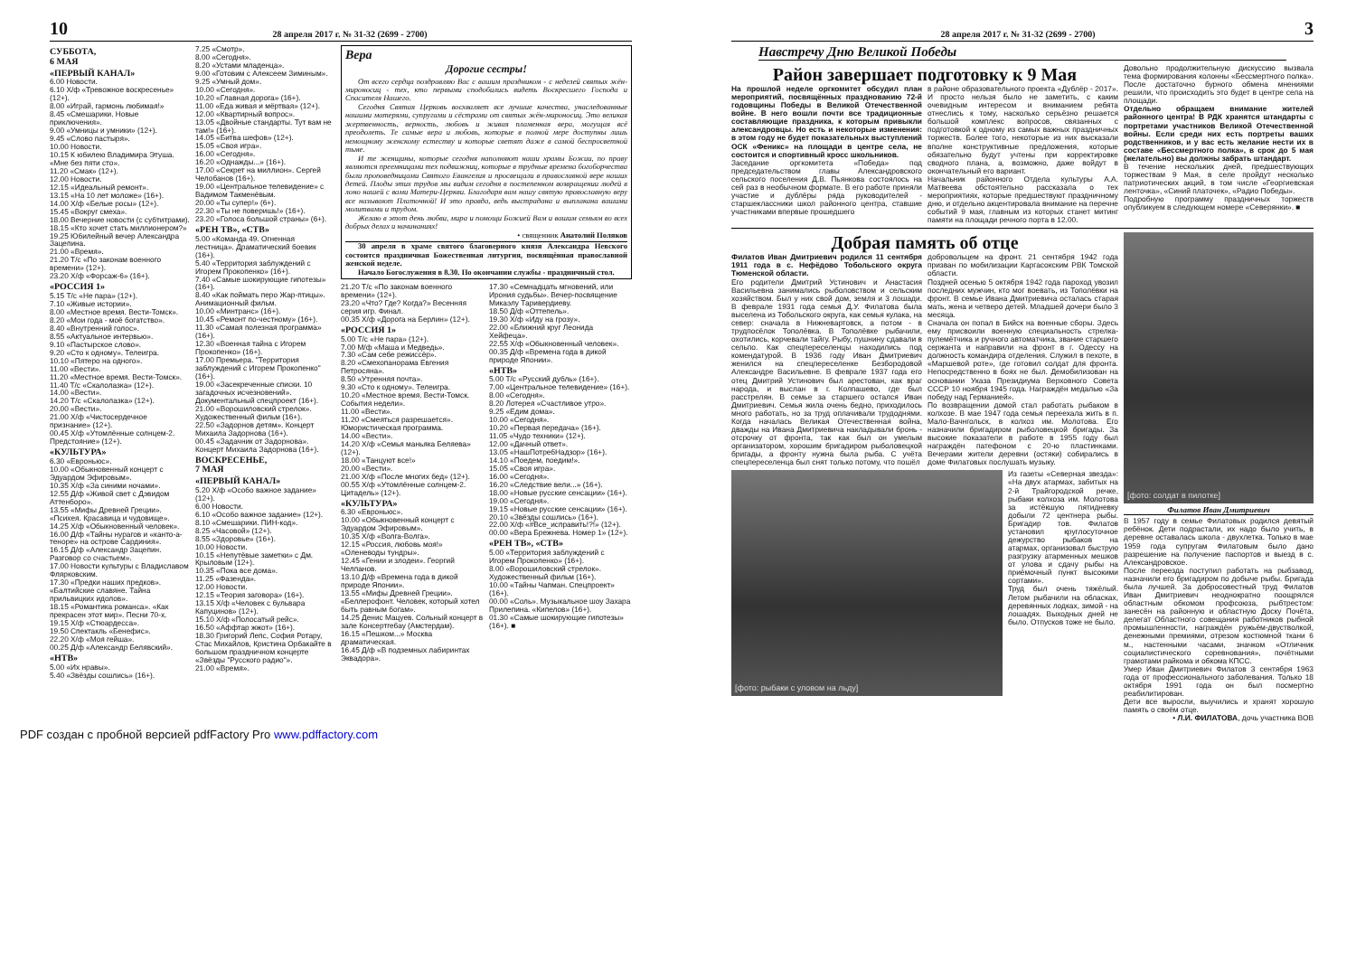10 28 апреля 2017 г. № 31-32 (2699 - 2700)
СУББОТА,
6 МАЯ
«ПЕРВЫЙ КАНАЛ»
6.00 Новости.
6.10 Х/ф «Тревожное воскресенье» (12+).
8.00 «Играй, гармонь любимая!»
8.45 «Смешарики. Новые приключения».
9.00 «Умницы и умники» (12+).
9.45 «Слово пастыря».
10.00 Новости.
10.15 К юбилею Владимира Этуша. «Мне без пяти сто».
11.20 «Смак» (12+).
12.00 Новости.
12.15 «Идеальный ремонт».
13.15 «На 10 лет моложе» (16+).
14.00 Х/ф «Белые росы» (12+).
15.45 «Вокруг смеха».
18.00 Вечерние новости (с субтитрами).
18.15 «Кто хочет стать миллионером?»
19.25 Юбилейный вечер Александра Зацепина.
21.00 «Время».
21.20 Т/с «По законам военного времени» (12+).
23.20 Х/ф «Форсаж-6» (16+).
«РОССИЯ 1»
5.15 Т/с «Не пара» (12+).
7.10 «Живые истории».
8.00 «Местное время. Вести-Томск».
8.20 «Мои года - моё богатство».
8.40 «Внутренний голос».
8.55 «Актуальное интервью».
9.10 «Пастырское слово».
9.20 «Сто к одному». Телеигра.
10.10 «Пятеро на одного».
11.00 «Вести».
11.20 «Местное время. Вести-Томск».
11.40 Т/с «Скалолазка» (12+).
14.00 «Вести».
14.20 Т/с «Скалолазка» (12+).
20.00 «Вести».
21.00 Х/ф «Чистосердечное признание» (12+).
00.45 Х/ф «Утомлённые солнцем-2. Предстояние» (12+).
«КУЛЬТУРА»
6.30 «Евроньюс».
10.00 «Обыкновенный концерт с Эдуардом Эфировым».
10.35 Х/ф «За синими ночами».
12.55 Д/ф «Живой свет с Дэвидом Аттенборо».
13.55 «Мифы Древней Греции». «Психея. Красавица и чудовище».
14.25 Х/ф «Обыкновенный человек».
16.00 Д/ф «Тайны нурагов и «канто-а-теноре» на острове Сардиния».
16.15 Д/ф «Александр Зацепин. Разговор со счастьем».
17.00 Новости культуры с Владиславом Флярковским.
17.30 «Предки наших предков». «Балтийские славяне. Тайна прильвицких идолов».
18.15 «Романтика романса». «Как прекрасен этот мир». Песни 70-х.
19.15 Х/ф «Стюардесса».
19.50 Спектакль «Бенефис».
22.20 Х/ф «Моя гейша».
00.25 Д/ф «Александр Белявский».
«НТВ»
5.00 «Их нравы».
5.40 «Звёзды сошлись» (16+).
7.25 «Смотр».
8.00 «Сегодня».
8.20 «Устами младенца».
9.00 «Готовим с Алексеем Зиминым».
9.25 «Умный дом».
10.00 «Сегодня».
10.20 «Главная дорога» (16+).
11.00 «Еда живая и мёртвая» (12+).
12.00 «Квартирный вопрос».
13.05 «Двойные стандарты. Тут вам не там!» (16+).
14.05 «Битва шефов» (12+).
15.05 «Своя игра».
16.00 «Сегодня».
16.20 «Однажды...» (16+).
17.00 «Секрет на миллион». Сергей Челобанов (16+).
19.00 «Центральное телевидение» с Вадимом Такменёвым.
20.00 «Ты супер!» (6+).
22.30 «Ты не поверишь!» (16+).
23.20 «Голоса большой страны» (6+).
«РЕН ТВ», «СТВ»
5.00 «Команда 49. Огненная лестница». Драматический боевик (16+).
5.40 «Территория заблуждений с Игорем Прокопенко» (16+).
7.40 «Самые шокирующие гипотезы» (16+).
8.40 «Как поймать перо Жар-птицы». Анимационный фильм.
10.00 «Минтранс» (16+).
10.45 «Ремонт по-честному» (16+).
11.30 «Самая полезная программа» (16+).
12.30 «Военная тайна с Игорем Прокопенко» (16+).
17.00 Премьера. "Территория заблуждений с Игорем Прокопенко" (16+).
19.00 «Засекреченные списки. 10 загадочных исчезновений».
Документальный спецпроект (16+).
21.00 «Ворошиловский стрелок». Художественный фильм (16+).
22.50 «Задорнов детям». Концерт Михаила Задорнова (16+).
00.45 «Задачник от Задорнова». Концерт Михаила Задорнова (16+).
ВОСКРЕСЕНЬЕ,
7 МАЯ
«ПЕРВЫЙ КАНАЛ»
5.20 Х/ф «Особо важное задание» (12+).
6.00 Новости.
6.10 «Особо важное задание» (12+).
8.10 «Смешарики. ПИН-код».
8.25 «Часовой» (12+).
8.55 «Здоровье» (16+).
10.00 Новости.
10.15 «Непутёвые заметки» с Дм. Крыловым (12+).
10.35 «Пока все дома».
11.25 «Фазенда».
12.00 Новости.
12.15 «Теория заговора» (16+).
13.15 Х/ф «Человек с бульвара Капуцинов» (12+).
15.10 Х/ф «Полосатый рейс».
16.50 «Аффтар жжот» (16+).
18.30 Григорий Лепс, София Ротару, Стас Михайлов, Кристина Орбакайте в большом праздничном концерте «Звёзды "Русского радио"».
21.00 «Время».
Вера
Дорогие сестры!
От всего сердца поздравляю Вас с вашим праздником - с неделей святых жён-мироносиц - тех, кто первыми сподобились видеть Воскресшего Господа и Спасителя Нашего.
Сегодня Святая Церковь восхваляет все лучшие качества, унаследованные нашими матерями, супругами и сёстрами от святых жён-мироносиц. Это великая жертвенность, верность, любовь и живая пламенная вера, могущая всё преодолеть. Те самые вера и любовь, которые в полной мере доступны лишь немощному женскому естеству и которые светят даже в самой беспросветной тьме.
И те женщины, которые сегодня наполняют наши храмы Божии, по праву являются преемницами тех подвижниц, которые в трудные времена богоборчества были проповедницами Святого Евангелия и просвещали в православной вере наших детей. Плоды этих трудов мы видим сегодня в постепенном возвращении людей в лоно нашей с вами Матери-Церкви. Благодаря вам нашу святую православную веру все называют Платочной! И это правда, ведь выстрадана и выплакана вашими молитвами и трудом.
Желаю в этот день любви, мира и помощи Божией Вам и вашим семьям во всех добрых делах и начинаниях!
• священник Анатолий Поляков
30 апреля в храме святого благоверного князя Александра Невского состоится праздничная Божественная литургия, посвящённая православной женской неделе.
Начало Богослужения в 8.30. По окончании службы - праздничный стол.
21.20 Т/с «По законам военного времени» (12+).
23.20 «Что? Где? Когда?» Весенняя серия игр. Финал.
00.35 Х/ф «Дорога на Берлин» (12+).
«РОССИЯ 1»
5.00 Т/с «Не пара» (12+).
7.00 М/ф «Маша и Медведь».
7.30 «Сам себе режиссёр».
8.20 «Смехопанорама Евгения Петросяна».
8.50 «Утренняя почта».
9.30 «Сто к одному». Телеигра.
10.20 «Местное время. Вести-Томск. События недели».
11.00 «Вести».
11.20 «Смеяться разрешается». Юмористическая программа.
14.00 «Вести».
14.20 Х/ф «Семья маньяка Беляева» (12+).
18.00 «Танцуют все!»
20.00 «Вести».
21.00 Х/ф «После многих бед» (12+).
00.55 Х/ф «Утомлённые солнцем-2. Цитадель» (12+).
«КУЛЬТУРА»
6.30 «Евроньюс».
10.00 «Обыкновенный концерт с Эдуардом Эфировым».
10.35 Х/ф «Волга-Волга».
12.15 «Россия, любовь моя!» «Оленеводы тундры».
12.45 «Гении и злодеи». Георгий Челпанов.
13.10 Д/ф «Времена года в дикой природе Японии».
13.55 «Мифы Древней Греции». «Беллерофонт. Человек, который хотел быть равным богам».
14.25 Денис Мацуев. Сольный концерт в зале Консертгебау (Амстердам).
16.15 «Пешком...» Москва драматическая.
16.45 Д/ф «В подземных лабиринтах Эквадора».
17.30 «Семнадцать мгновений, или Ирония судьбы». Вечер-посвящение Микаэлу Таривердиеву.
18.50 Д/ф «Оттепель».
19.30 Х/ф «Иду на грозу».
22.00 «Ближний круг Леонида Хейфеца».
22.55 Х/ф «Обыкновенный человек».
00.35 Д/ф «Времена года в дикой природе Японии».
«НТВ»
5.00 Т/с «Русский дубль» (16+).
7.00 «Центральное телевидение» (16+).
8.00 «Сегодня».
8.20 Лотерея «Счастливое утро».
9.25 «Едим дома».
10.00 «Сегодня».
10.20 «Первая передача» (16+).
11.05 «Чудо техники» (12+).
12.00 «Дачный ответ».
13.05 «НашПотребНадзор» (16+).
14.10 «Поедем, поедим!».
15.05 «Своя игра».
16.00 «Сегодня».
16.20 «Следствие вели...» (16+).
18.00 «Новые русские сенсации» (16+).
19.00 «Сегодня».
19.15 «Новые русские сенсации» (16+).
20.10 «Звёзды сошлись» (16+).
22.00 Х/ф «#Все_исправить!?!» (12+).
00.00 «Вера Брежнева. Номер 1» (12+).
«РЕН ТВ», «СТВ»
5.00 «Территория заблуждений с Игорем Прокопенко» (16+).
8.00 «Ворошиловский стрелок». Художественный фильм (16+).
10.00 «Тайны Чапман. Спецпроект» (16+).
00.00 «Соль». Музыкальное шоу Захара Прилепина. «Кипелов» (16+).
01.30 «Самые шокирующие гипотезы» (16+). ■
28 апреля 2017 г. № 31-32 (2699 - 2700) 3
Навстречу Дню Великой Победы
Район завершает подготовку к 9 Мая
На прошлой неделе оргкомитет обсудил план мероприятий, посвящённых празднованию 72-й годовщины Победы в Великой Отечественной войне. В него вошли почти все традиционные составляющие праздника, к которым привыкли александровцы. Но есть и некоторые изменения: в этом году не будет показательных выступлений ОСК «Феникс» на площади в центре села, не состоится и спортивный кросс школьников.
Заседание оргкомитета «Победа» под председательством главы Александровского сельского поселения Д.В. Пьянкова состоялось на сей раз в необычном формате. В его работе приняли участие и дублёры ряда руководителей - старшеклассники школ районного центра, ставшие участниками впервые прошедшего
в районе образовательного проекта «Дублёр - 2017». И просто нельзя было не заметить, с каким очевидным интересом и вниманием ребята отнеслись к тому, насколько серьёзно решается большой комплекс вопросов, связанных с подготовкой к одному из самых важных праздничных торжеств. Более того, некоторые из них высказали вполне конструктивные предложения, которые обязательно будут учтены при корректировке сводного плана, а, возможно, даже войдут в окончательный его вариант.
Начальник районного Отдела культуры А.А. Матвеева обстоятельно рассказала о тех мероприятиях, которые предшествуют праздничному дню, и отдельно акцентировала внимание на перечне событий 9 мая, главным из которых станет митинг памяти на площади речного порта в 12.00.
Довольно продолжительную дискуссию вызвала тема формирования колонны «Бессмертного полка». После достаточно бурного обмена мнениями решили, что происходить это будет в центре села на площади.
Отдельно обращаем внимание жителей районного центра! В РДК хранятся штандарты с портретами участников Великой Отечественной войны. Если среди них есть портреты ваших родственников, и у вас есть желание нести их в составе «Бессмертного полка», в срок до 5 мая (желательно) вы должны забрать штандарт.
В течение нескольких дней, предшествующих торжествам 9 Мая, в селе пройдут несколько патриотических акций, в том числе «Георгиевская ленточка», «Синий платочек», «Радио Победы».
Подробную программу праздничных торжеств опубликуем в следующем номере «Северянки». ■
Добрая память об отце
Филатов Иван Дмитриевич родился 11 сентября 1911 года в с. Нефёдово Тобольского округа Тюменской области.
Его родители Дмитрий Устинович и Анастасия Васильевна занимались рыболовством и сельским хозяйством. Был у них свой дом, земля и 3 лошади. В феврале 1931 года семья Д.У. Филатова была выселена из Тобольского округа, как семья кулака, на север: сначала в Нижневартовск, а потом - в трудпосёлок Тополёвка. В Тополёвке рыбачили, охотились, корчевали тайгу. Рыбу, пушнину сдавали в сельпо. Как спецпереселенцы находились под комендатурой. В 1936 году Иван Дмитриевич женился на спецпереселенке Безбородовой Александре Васильевне. В феврале 1937 года его отец Дмитрий Устинович был арестован, как враг народа, и выслан в г. Колпашево, где был расстрелян. В семье за старшего остался Иван Дмитриевич. Семья жила очень бедно, приходилось много работать, но за труд оплачивали трудоднями. Когда началась Великая Отечественная война, дважды на Ивана Дмитриевича накладывали бронь - отсрочку от фронта, так как был он умелым организатором, хорошим бригадиром рыболовецкой бригады, а фронту нужна была рыба. С учёта спецпереселенца был снят только потому, что пошёл
добровольцем на фронт. 21 сентября 1942 года призван по мобилизации Каргасокским РВК Томской области.
Поздней осенью 5 октября 1942 года пароход увозил последних мужчин, кто мог воевать, из Тополёвки на фронт. В семье Ивана Дмитриевича осталась старая мать, жена и четверо детей. Младшей дочери было 3 месяца.
Сначала он попал в Бийск на военные сборы. Здесь ему присвоили военную специальность стрелка-пулемётчика и ручного автоматчика, звание старшего сержанта и направили на фронт в г. Одессу на должность командира отделения. Служил в пехоте, в «Маршевой роте», где готовил солдат для фронта. Непосредственно в боях не был. Демобилизован на основании Указа Президиума Верховного Совета СССР 10 ноября 1945 года. Награждён медалью «За победу над Германией».
По возвращении домой стал работать рыбаком в колхозе. В мае 1947 года семья переехала жить в п. Мало-Вачнгольск, в колхоз им. Молотова. Его назначили бригадиром рыболовецкой бригады. За высокие показатели в работе в 1955 году был награждён патефоном с 20-ю пластинками. Вечерами жители деревни (остяки) собирались в доме Филатовых послушать музыку.
[фото: рыбаки с уловом на льду]
Из газеты «Северная звезда»: «На двух атармах, забитых на 2-й Трайгородской речке, рыбаки колхоза им. Молотова за истёкшую пятидневку добыли 72 центнера рыбы. Бригадир тов. Филатов установил круглосуточное дежурство рыбаков на атармах, организовал быструю разгрузку атарменных мешков от улова и сдачу рыбы на приёмочный пункт высокими сортами».
Труд был очень тяжёлый. Летом рыбачили на обласках, деревянных лодках, зимой - на лошадях. Выходных дней не было. Отпусков тоже не было.
[фото: солдат в пилотке]
Филатов Иван Дмитриевич
В 1957 году в семье Филатовых родился девятый ребёнок. Дети подрастали, их надо было учить, в деревне оставалась школа - двухлетка. Только в мае 1959 года супругам Филатовым было дано разрешение на получение паспортов и выезд в с. Александровское.
После переезда поступил работать на рыбзавод, назначили его бригадиром по добыче рыбы. Бригада была лучшей. За добросовестный труд Филатов Иван Дмитриевич неоднократно поощрялся областным обкомом профсоюза, рыбтрестом: занесён на районную и областную Доску Почёта, делегат Областного совещания работников рыбной промышленности, награждён ружьём-двустволкой, денежными премиями, отрезом костюмной ткани 6 м., настенными часами, значком «Отличник социалистического соревнования», почётными грамотами райкома и обкома КПСС.
Умер Иван Дмитриевич Филатов 3 сентября 1963 года от профессионального заболевания. Только 18 октября 1991 года он был посмертно реабилитирован.
Дети все выросли, выучились и хранят хорошую память о своём отце.
• Л.И. ФИЛАТОВА, дочь участника ВОВ
PDF создан с пробной версией pdfFactory Pro www.pdffactory.com